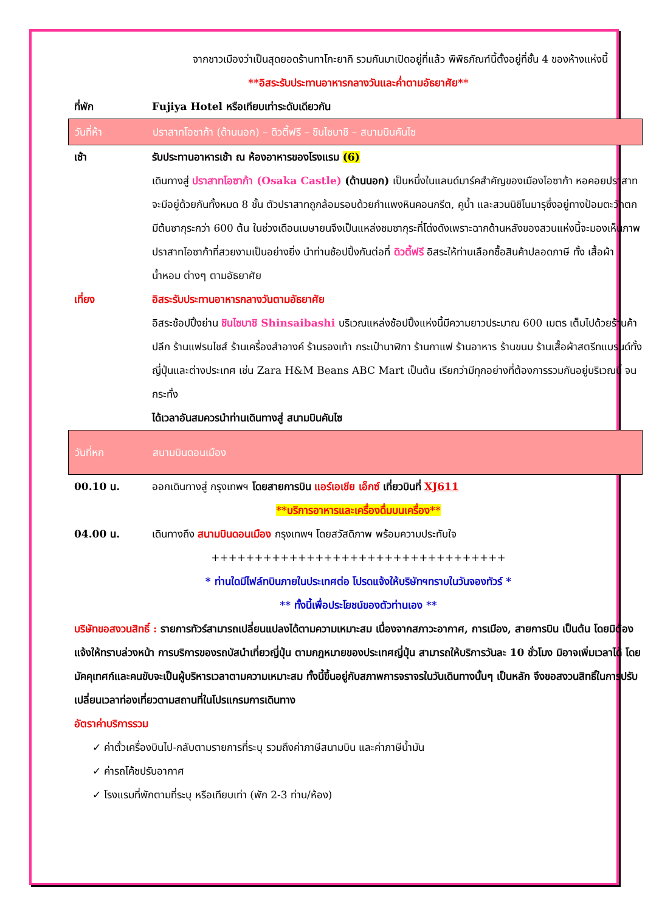จากชาวเมืองว่าเป็นสุดยอดร้านทาโกะยากิ รวมกันมาเปิดอยู่ที่แล้ว พิพิธภัณฑ์นี้ตั้งอยู่ที่ชั้น 4 ของห้างแห่งนี้
**อิสระรับประทานอาหารกลางวันและค่ำตามอัธยาศัย**
ที่พัก Fujiya Hotel หรือเทียบเท่าระดับเดียวกัน
วันที่ห้า
ปราสาทโอซาก้า (ด้านนอก) – ดิวตี้ฟรี – ชินไซบาชิ – สนามบินคันไซ
เช้า รับประทานอาหารเช้า ณ ห้องอาหารของโรงแรม (6)
เดินทางสู่ ปราสาทโอซาก้า (Osaka Castle) (ด้านนอก) เป็นหนึ่งในแลนด์มาร์คสำคัญของเมืองโอซาก้า หอคอยปราสาทจะมีอยู่ด้วยกันทั้งหมด 8 ชั้น ตัวปราสาทถูกล้อมรอบด้วยกำแพงหินคอนกรีต, คูน้ำ และสวนนิชิโนมารุซึ่งอยู่ทางป้อมตะวักตกมีต้นซากุระกว่า 600 ต้น ในช่วงเดือนเมษายนจึงเป็นแหล่งชมซากุระที่โด่งดังเพราะฉากด้านหลังของสวนแห่งนี้จะมองเห็นภาพปราสาทโอซาก้าที่สวยงามเป็นอย่างยิ่ง นำท่านช้อปปิ้งกันต่อที่ ดิวตี้ฟรี อิสระให้ท่านเลือกซื้อสินค้าปลอดภาษี ทั้ง เสื้อผ้า น้ำหอม ต่างๆ ตามอัธยาศัย
เที่ยง อิสระรับประทานอาหารกลางวันตามอัธยาศัย
อิสระช้อปปิ้งย่าน ชินไซบาชิ Shinsaibashi บริเวณแหล่งช้อปปิ้งแห่งนี้มีความยาวประมาณ 600 เมตร เต็มไปด้วยร้านค้าปลีก ร้านแฟรนไชส์ ร้านเครื่องสำอางค์ ร้านรองเท้า กระเป๋านาฬิกา ร้านกาแฟ ร้านอาหาร ร้านขนม ร้านเสื้อผ้าสตรีทแบรนด์ทั้งญี่ปุ่นและต่างประเทศ เช่น Zara H&M Beans ABC Mart เป็นต้น เรียกว่ามีทุกอย่างที่ต้องการรวมกันอยู่บริเวณนี้ จนกระทั่ง
ได้เวลาอันสมควรนำท่านเดินทางสู่ สนามบินคันไซ
วันที่หก สนามบินดอนเมือง
00.10 น. ออกเดินทางสู่ กรุงเทพฯ โดยสายการบิน แอร์เอเชีย เอ็กซ์ เที่ยวบินที่ XJ611
**บริการอาหารและเครื่องดื่มบนเครื่อง**
04.00 น. เดินทางถึง สนามบินดอนเมือง กรุงเทพฯ โดยสวัสดิภาพ พร้อมความประทับใจ
++++++++++++++++++++++++++++++++++
* ท่านใดมีไฟล์ทบินภายในประเทศต่อ โปรดแจ้งให้บริษัทฯทราบในวันจองทัวร์ *
** ทั้งนี้เพื่อประโยชน์ของตัวท่านเอง **
บริษัทขอสงวนสิทธิ์ : รายการทัวร์สามารถเปลี่ยนแปลงได้ตามความเหมาะสม เนื่องจากสภาวะอากาศ, การเมือง, สายการบิน เป็นต้น โดยมิต้องแจ้งให้ทราบล่วงหน้า การบริการของรถบัสนำเที่ยวญี่ปุ่น ตามกฎหมายของประเทศญี่ปุ่น สามารถให้บริการวันละ 10 ชั่วโมง มิอาจเพิ่มเวลาได้ โดยมัคคุเทศก์และคนขับจะเป็นผู้บริหารเวลาตามความเหมาะสม ทั้งนี้ขึ้นอยู่กับสภาพการจราจรในวันเดินทางนั้นๆ เป็นหลัก จึงขอสงวนสิทธิ์ในการปรับเปลี่ยนเวลาท่องเที่ยวตามสถานที่ในโปรแกรมการเดินทาง
อัตราค่าบริการรวม
✓ ค่าตั๋วเครื่องบินไป-กลับตามรายการที่ระบุ รวมถึงค่าภาษีสนามบิน และค่าภาษีน้ำมัน
✓ ค่ารถโค้ชปรับอากาศ
✓ โรงแรมที่พักตามที่ระบุ หรือเทียบเท่า (พัก 2-3 ท่าน/ห้อง)